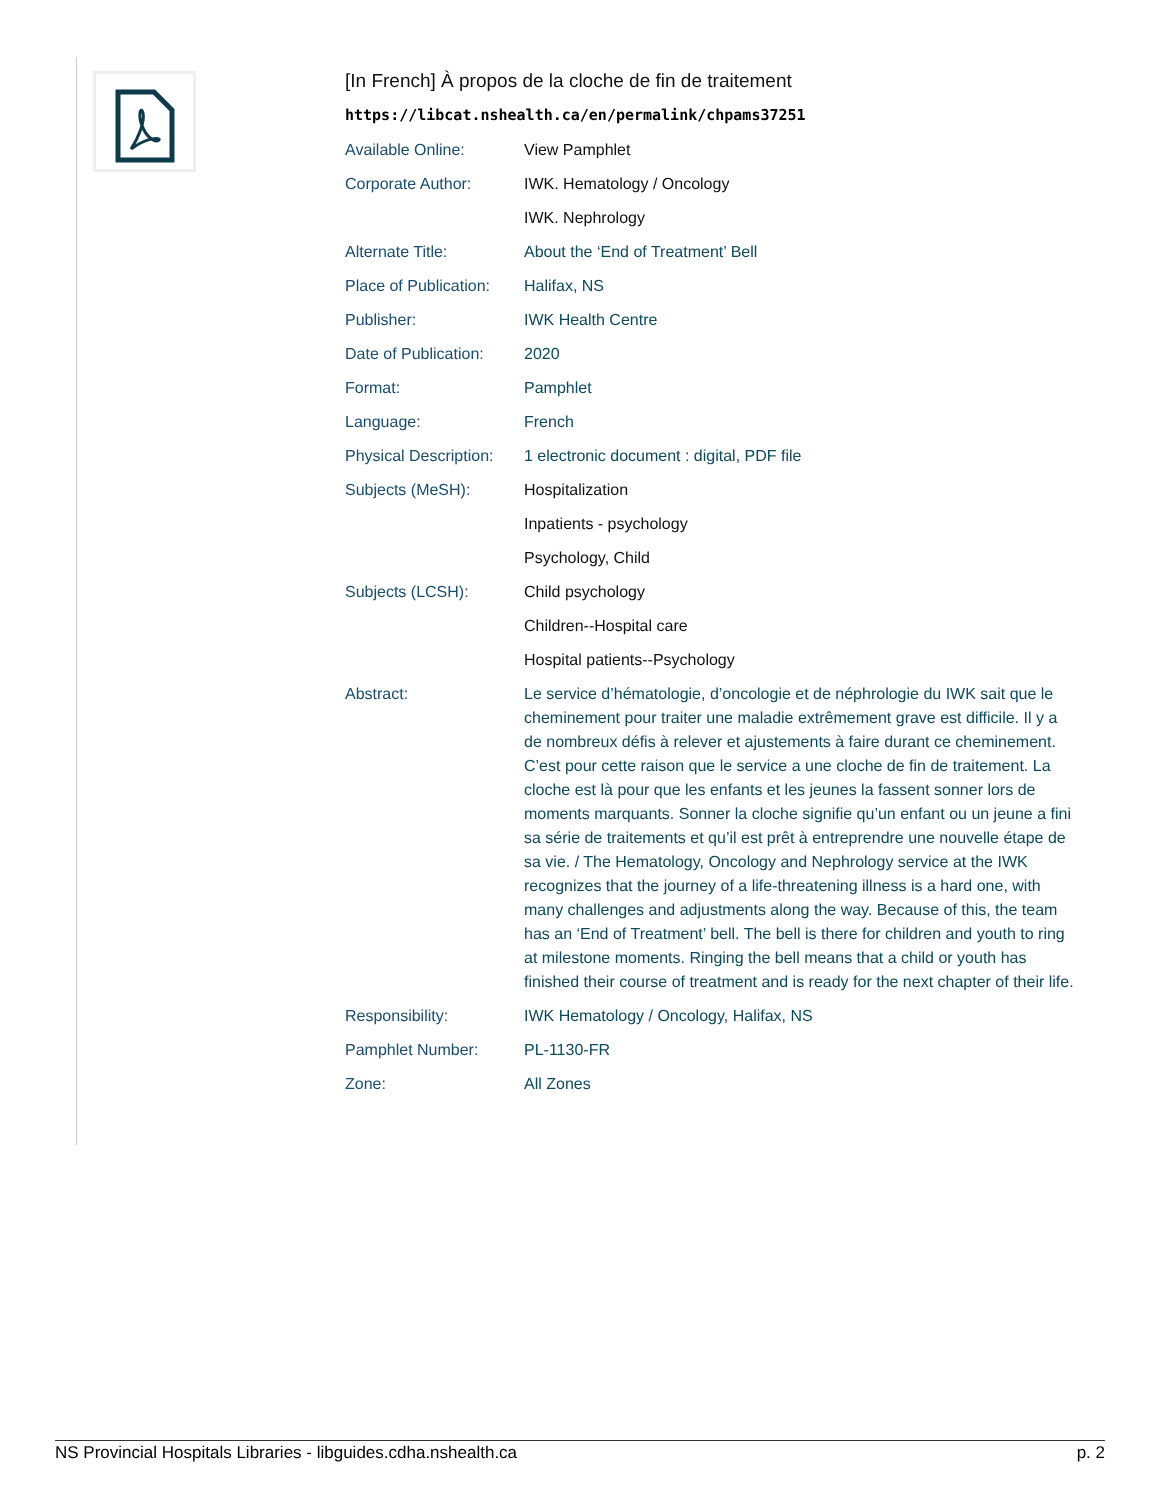[In French] À propos de la cloche de fin de traitement
https://libcat.nshealth.ca/en/permalink/chpams37251
| Available Online: | View Pamphlet |
| Corporate Author: | IWK. Hematology / Oncology |
| | IWK. Nephrology |
| Alternate Title: | About the ‘End of Treatment’ Bell |
| Place of Publication: | Halifax, NS |
| Publisher: | IWK Health Centre |
| Date of Publication: | 2020 |
| Format: | Pamphlet |
| Language: | French |
| Physical Description: | 1 electronic document : digital, PDF file |
| Subjects (MeSH): | Hospitalization |
| | Inpatients - psychology |
| | Psychology, Child |
| Subjects (LCSH): | Child psychology |
| | Children--Hospital care |
| | Hospital patients--Psychology |
| Abstract: | Le service d’hématologie, d’oncologie et de néphrologie du IWK sait que le cheminement pour traiter une maladie extrêmement grave est difficile. Il y a de nombreux défis à relever et ajustements à faire durant ce cheminement. C’est pour cette raison que le service a une cloche de fin de traitement. La cloche est là pour que les enfants et les jeunes la fassent sonner lors de moments marquants. Sonner la cloche signifie qu’un enfant ou un jeune a fini sa série de traitements et qu’il est prêt à entreprendre une nouvelle étape de sa vie. / The Hematology, Oncology and Nephrology service at the IWK recognizes that the journey of a life-threatening illness is a hard one, with many challenges and adjustments along the way. Because of this, the team has an ‘End of Treatment’ bell. The bell is there for children and youth to ring at milestone moments. Ringing the bell means that a child or youth has finished their course of treatment and is ready for the next chapter of their life. |
| Responsibility: | IWK Hematology / Oncology, Halifax, NS |
| Pamphlet Number: | PL-1130-FR |
| Zone: | All Zones |
NS Provincial Hospitals Libraries - libguides.cdha.nshealth.ca p. 2